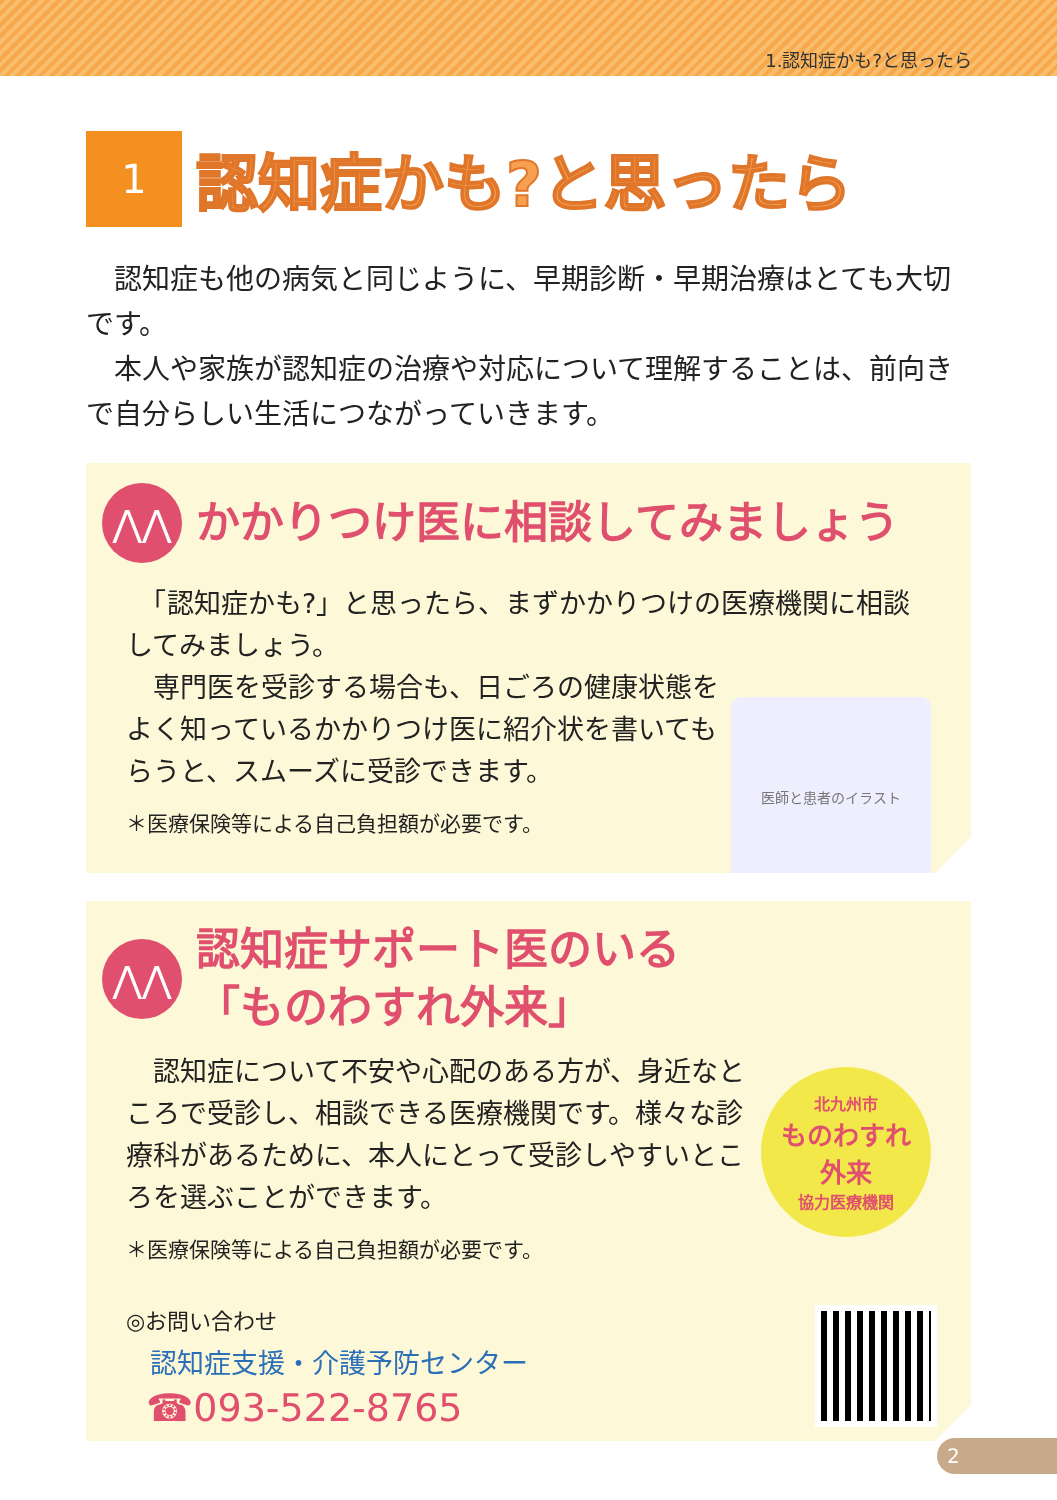1.認知症かも?と思ったら
1
認知症かも?と思ったら
　認知症も他の病気と同じように、早期診断・早期治療はとても大切です。
　本人や家族が認知症の治療や対応について理解することは、前向きで自分らしい生活につながっていきます。
⋀⋀
かかりつけ医に相談してみましょう
　「認知症かも?」と思ったら、まずかかりつけの医療機関に相談してみましょう。
医師と患者のイラスト
　専門医を受診する場合も、日ごろの健康状態をよく知っているかかりつけ医に紹介状を書いてもらうと、スムーズに受診できます。
＊医療保険等による自己負担額が必要です。
⋀⋀
認知症サポート医のいる
「ものわすれ外来」
北九州市
ものわすれ
外来
協力医療機関
　認知症について不安や心配のある方が、身近なところで受診し、相談できる医療機関です。様々な診療科があるために、本人にとって受診しやすいところを選ぶことができます。
＊医療保険等による自己負担額が必要です。
◎お問い合わせ
認知症支援・介護予防センター
☎093-522-8765
2